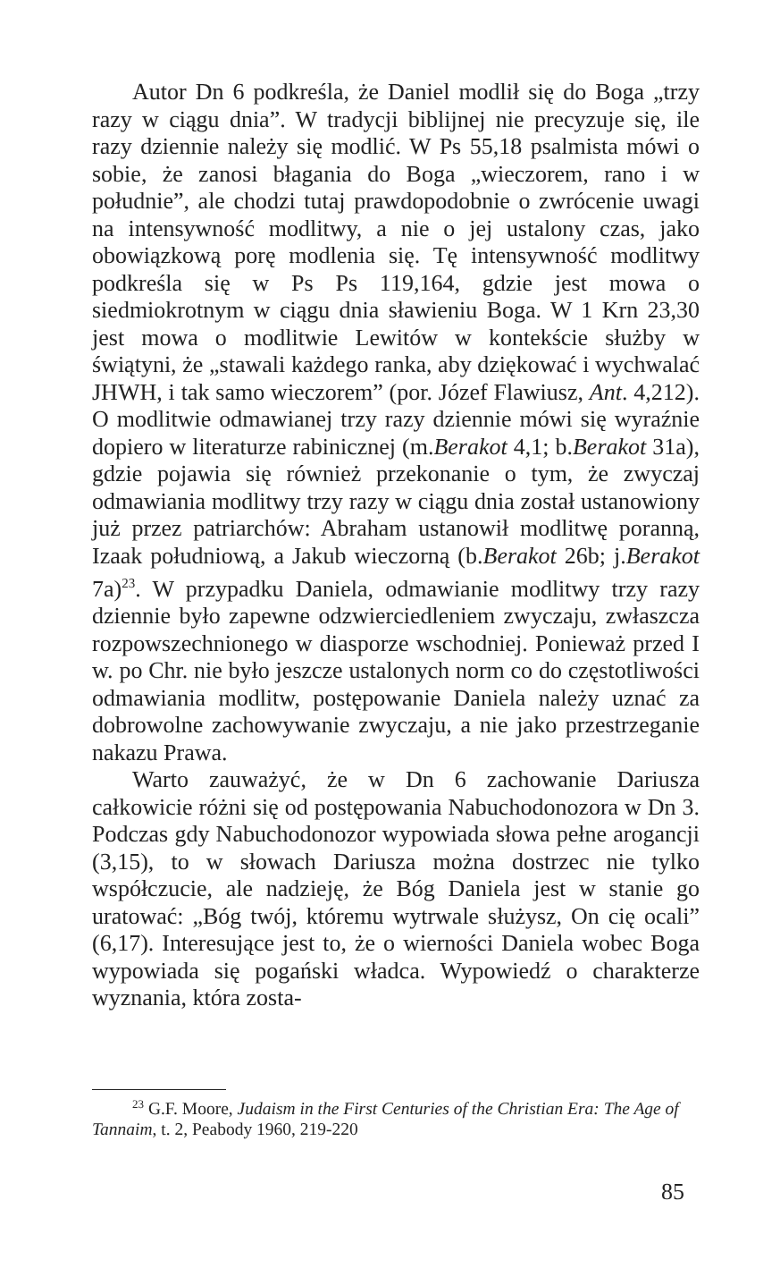Autor Dn 6 podkreśla, że Daniel modlił się do Boga „trzy razy w ciągu dnia”. W tradycji biblijnej nie precyzuje się, ile razy dziennie należy się modlić. W Ps 55,18 psalmista mówi o sobie, że zanosi błagania do Boga „wieczorem, rano i w południe”, ale chodzi tutaj prawdopodobnie o zwrócenie uwagi na intensywność modlitwy, a nie o jej ustalony czas, jako obowiązkową porę modlenia się. Tę intensywność modlitwy podkreśla się w Ps Ps 119,164, gdzie jest mowa o siedmiokrotnym w ciągu dnia sławieniu Boga. W 1 Krn 23,30 jest mowa o modlitwie Lewitów w kontekście służby w świątyni, że „stawali każdego ranka, aby dziękować i wychwalać JHWH, i tak samo wieczorem” (por. Józef Flawiusz, Ant. 4,212). O modlitwie odmawianej trzy razy dziennie mówi się wyraźnie dopiero w literaturze rabinicznej (m.Berakot 4,1; b.Berakot 31a), gdzie pojawia się również przekonanie o tym, że zwyczaj odmawiania modlitwy trzy razy w ciągu dnia został ustanowiony już przez patriarchów: Abraham ustanowił modlitwę poranną, Izaak południową, a Jakub wieczorną (b.Berakot 26b; j.Berakot 7a)<sup>23</sup>. W przypadku Daniela, odmawianie modlitwy trzy razy dziennie było zapewne odzwierciedleniem zwyczaju, zwłaszcza rozpowszechnionego w diasporze wschodniej. Ponieważ przed I w. po Chr. nie było jeszcze ustalonych norm co do częstotliwości odmawiania modlitw, postępowanie Daniela należy uznać za dobrowolne zachowywanie zwyczaju, a nie jako przestrzeganie nakazu Prawa.
Warto zauważyć, że w Dn 6 zachowanie Dariusza całkowicie różni się od postępowania Nabuchodonozora w Dn 3. Podczas gdy Nabuchodonozor wypowiada słowa pełne arogancji (3,15), to w słowach Dariusza można dostrzec nie tylko współczucie, ale nadzieję, że Bóg Daniela jest w stanie go uratować: „Bóg twój, któremu wytrwale służysz, On cię ocali” (6,17). Interesujące jest to, że o wierności Daniela wobec Boga wypowiada się pogański władca. Wypowiedź o charakterze wyznania, która zosta-
<sup>23</sup> G.F. Moore, Judaism in the First Centuries of the Christian Era: The Age of Tannaim, t. 2, Peabody 1960, 219-220
85